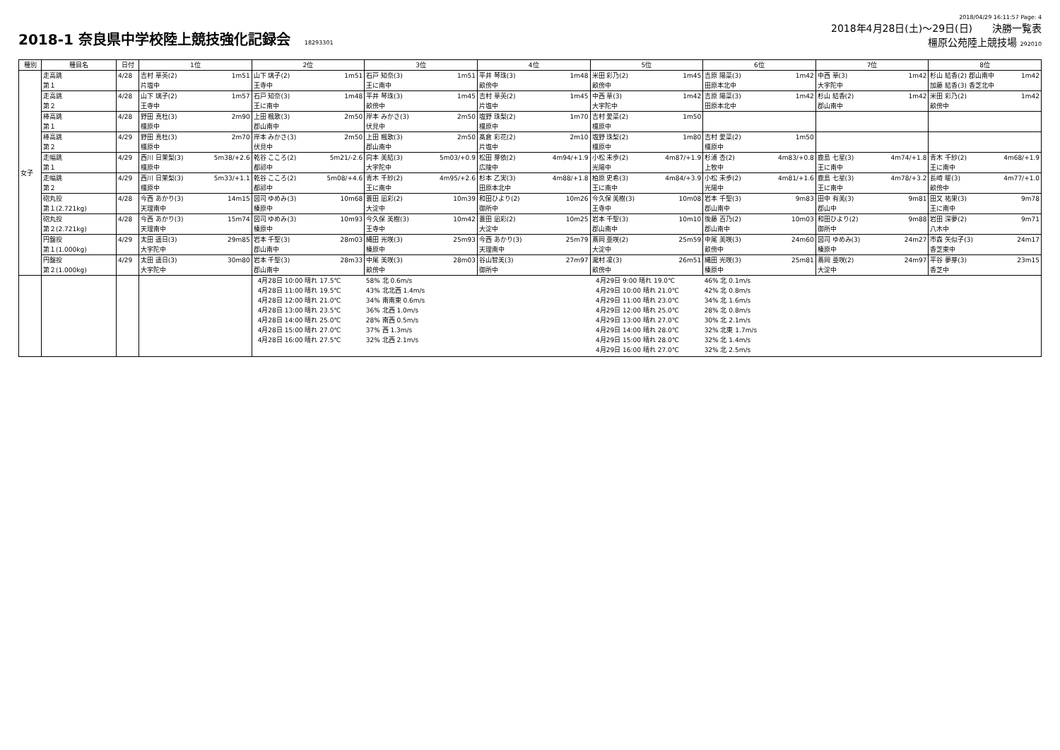2018-1 奈良県中学校陸上競技強化記録会 18293301
2018/04/29 16:11:57 Page: 4
2018年4月28日(土)～29日(日)　　決勝一覧表
橿原公苑陸上競技場 292010
| 種別 | 種目名 | 日付 | 1位 | 2位 | 3位 | 4位 | 5位 | 6位 | 7位 | 8位 |
| --- | --- | --- | --- | --- | --- | --- | --- | --- | --- | --- |
| 女子 | 走高跳 第１ | 4/28 | 吉村 華英(2) 1m51 片塩中 | 山下 璃子(2) 1m51 王寺中 | 石戸 知奈(3) 1m51 王に南中 | 平井 琴珠(3) 1m48 畝傍中 | 米田 彩乃(2) 1m45 畝傍中 | 吉原 陽菜(3) 1m42 田原本北中 | 中西 華(3) 1m42 大宇陀中 | 杉山 結香(2) 郡山南中 1m42 加藤 結香(3) 香芝北中 |
| | 走高跳 第２ | 4/28 | 山下 璃子(2) 1m57 王寺中 | 石戸 知奈(3) 1m48 王に南中 | 平井 琴珠(3) 1m45 畝傍中 | 吉村 華英(2) 1m45 片塩中 | 中西 華(3) 1m42 大宇陀中 | 吉原 陽菜(3) 1m42 田原本北中 | 杉山 結香(2) 1m42 郡山南中 | 米田 彩乃(2) 1m42 畝傍中 |
| | 棒高跳 第１ | 4/28 | 野田 真杜(3) 2m90 橿原中 | 上田 楓歌(3) 2m50 郡山南中 | 岸本 みかさ(3) 2m50 伏見中 | 塩野 珠梨(2) 1m70 橿原中 | 吉村 愛菜(2) 1m50 橿原中 | | | |
| | 棒高跳 第２ | 4/29 | 野田 真杜(3) 2m70 橿原中 | 岸本 みかさ(3) 2m50 伏見中 | 上田 楓歌(3) 2m50 郡山南中 | 髙倉 彩花(2) 2m10 片塩中 | 塩野 珠梨(2) 1m80 橿原中 | 吉村 愛菜(2) 1m50 橿原中 | | |
| | 走幅跳 第１ | 4/29 | 西川 日茉梨(3) 5m38/+2.6 橿原中 | 乾谷 こころ(2) 5m21/-2.6 都祁中 | 向本 美結(3) 5m03/+0.9 大宇陀中 | 松田 芽依(2) 4m94/+1.9 広陵中 | 小松 未歩(2) 4m87/+1.9 光陽中 | 杉浦 杏(2) 4m83/+0.8 上牧中 | 鹿島 七星(3) 4m74/+1.8 王に南中 | 青木 千紗(2) 4m68/+1.9 王に南中 |
| | 走幅跳 第２ | 4/29 | 西川 日茉梨(3) 5m33/+1.1 橿原中 | 乾谷 こころ(2) 5m08/+4.6 都祁中 | 青木 千紗(2) 4m95/+2.6 王に南中 | 杉本 乙実(3) 4m88/+1.8 田原本北中 | 柏原 史希(3) 4m84/+3.9 王に南中 | 小松 未歩(2) 4m81/+1.6 光陽中 | 鹿島 七星(3) 4m78/+3.2 王に南中 | 長崎 暖(3) 4m77/+1.0 畝傍中 |
| | 砲丸投 第１(2.721kg) | 4/28 | 今西 あかり(3) 14m15 天理南中 | 図司 ゆめみ(3) 10m68 榛原中 | 蓑田 凪彩(2) 10m39 大淀中 | 和田ひより(2) 10m26 御所中 | 今久保 美樹(3) 10m08 王寺中 | 岩本 千聖(3) 9m83 郡山南中 | 田中 有美(3) 9m81 郡山中 | 田又 祐果(3) 9m78 王に南中 |
| | 砲丸投 第２(2.721kg) | 4/28 | 今西 あかり(3) 15m74 天理南中 | 図司 ゆめみ(3) 10m93 榛原中 | 今久保 美樹(3) 10m42 王寺中 | 蓑田 凪彩(2) 10m25 大淀中 | 岩本 千聖(3) 10m10 郡山南中 | 後藤 百乃(2) 10m03 郡山南中 | 和田ひより(2) 9m88 御所中 | 岩田 深夢(2) 9m71 八木中 |
| | 円盤投 第１(1.000kg) | 4/29 | 太田 遥日(3) 29m85 大宇陀中 | 岩本 千聖(3) 28m03 郡山南中 | 縄田 光咲(3) 25m93 榛原中 | 今西 あかり(3) 25m79 天理南中 | 蔦岡 亜咲(2) 25m59 大淀中 | 中尾 美咲(3) 24m60 畝傍中 | 図司 ゆめみ(3) 24m27 榛原中 | 市森 矢似子(3) 24m17 香芝東中 |
| | 円盤投 第２(1.000kg) | 4/29 | 太田 遥日(3) 30m80 大宇陀中 | 岩本 千聖(3) 28m33 郡山南中 | 中尾 美咲(3) 28m03 畝傍中 | 谷山智美(3) 27m97 御所中 | 瀧村 凜(3) 26m51 畝傍中 | 縄田 光咲(3) 25m81 榛原中 | 蔦岡 亜咲(2) 24m97 大淀中 | 平谷 夢芽(3) 23m15 香芝中 |
| | | | | 4月28日 10:00 晴れ 17.5℃ 4月28日 11:00 晴れ 19.5℃ 4月28日 12:00 晴れ 21.0℃ 4月28日 13:00 晴れ 23.5℃ 4月28日 14:00 晴れ 25.0℃ 4月28日 15:00 晴れ 27.0℃ 4月28日 16:00 晴れ 27.5℃ | 58% 北 0.6m/s 43% 北北西 1.4m/s 34% 南南東 0.6m/s 36% 北西 1.0m/s 28% 南西 0.5m/s 37% 西 1.3m/s 32% 北西 2.1m/s | | 4月29日 9:00 晴れ 19.0℃ 4月29日 10:00 晴れ 21.0℃ 4月29日 11:00 晴れ 23.0℃ 4月29日 12:00 晴れ 25.0℃ 4月29日 13:00 晴れ 27.0℃ 4月29日 14:00 晴れ 28.0℃ 4月29日 15:00 晴れ 28.0℃ 4月29日 16:00 晴れ 27.0℃ | 46% 北 0.1m/s 42% 北 0.8m/s 34% 北 1.6m/s 28% 北 0.8m/s 30% 北 2.1m/s 32% 北東 1.7m/s 32% 北 1.4m/s 32% 北 2.5m/s | | |